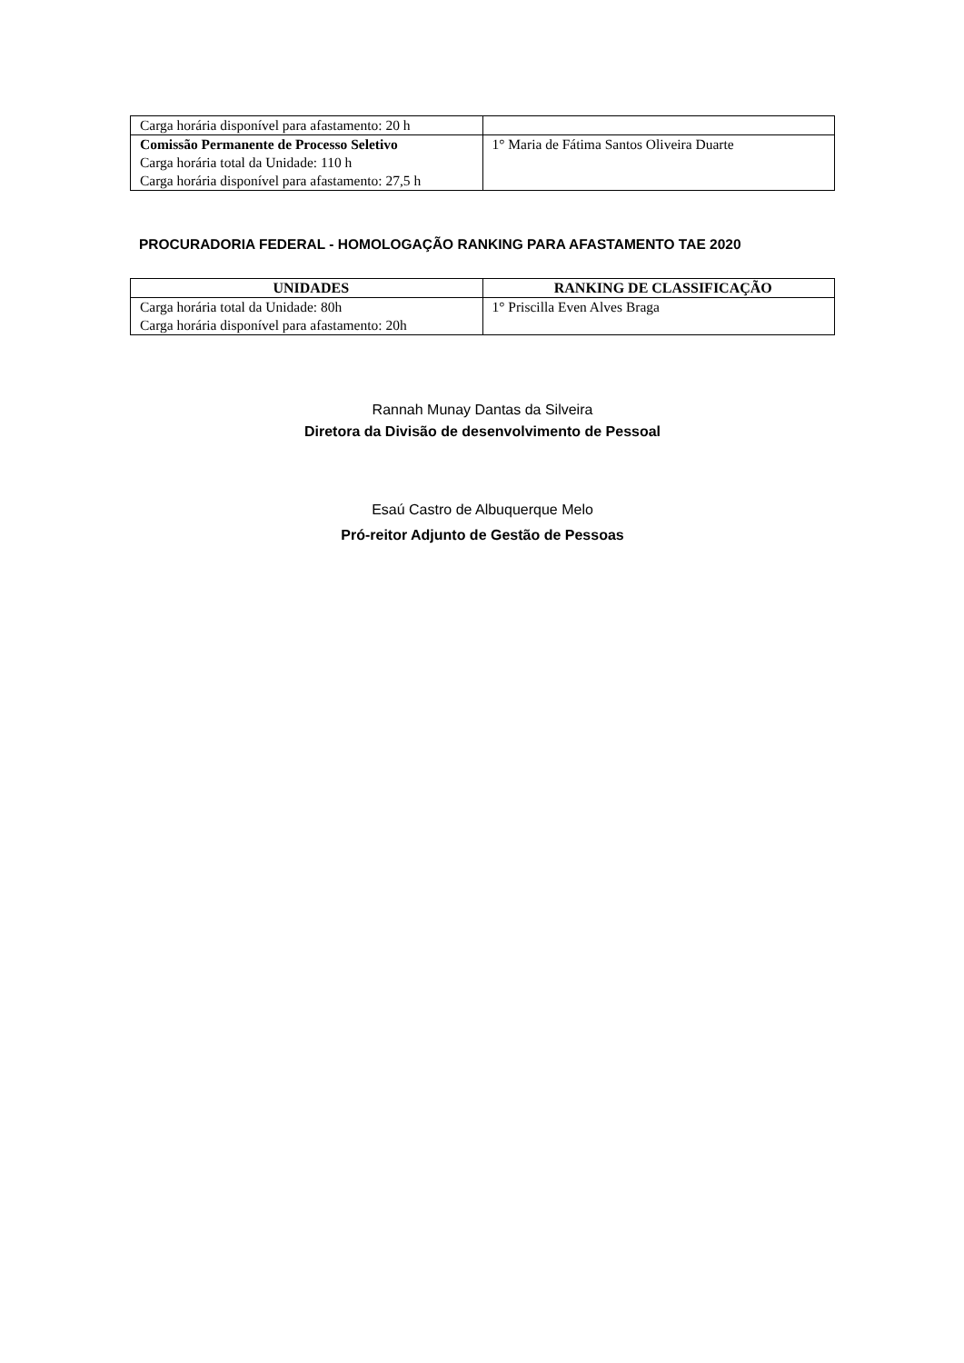| Carga horária disponível para afastamento: 20 h | |
| Comissão Permanente de Processo Seletivo Carga horária total da Unidade: 110 h Carga horária disponível para afastamento: 27,5 h | 1° Maria de Fátima Santos Oliveira Duarte |
PROCURADORIA FEDERAL - HOMOLOGAÇÃO RANKING PARA AFASTAMENTO TAE 2020
| UNIDADES | RANKING DE CLASSIFICAÇÃO |
| --- | --- |
| Carga horária total da Unidade: 80h Carga horária disponível para afastamento: 20h | 1° Priscilla Even Alves Braga |
Rannah Munay Dantas da Silveira
Diretora da Divisão de desenvolvimento de Pessoal
Esaú Castro de Albuquerque Melo
Pró-reitor Adjunto de Gestão de Pessoas